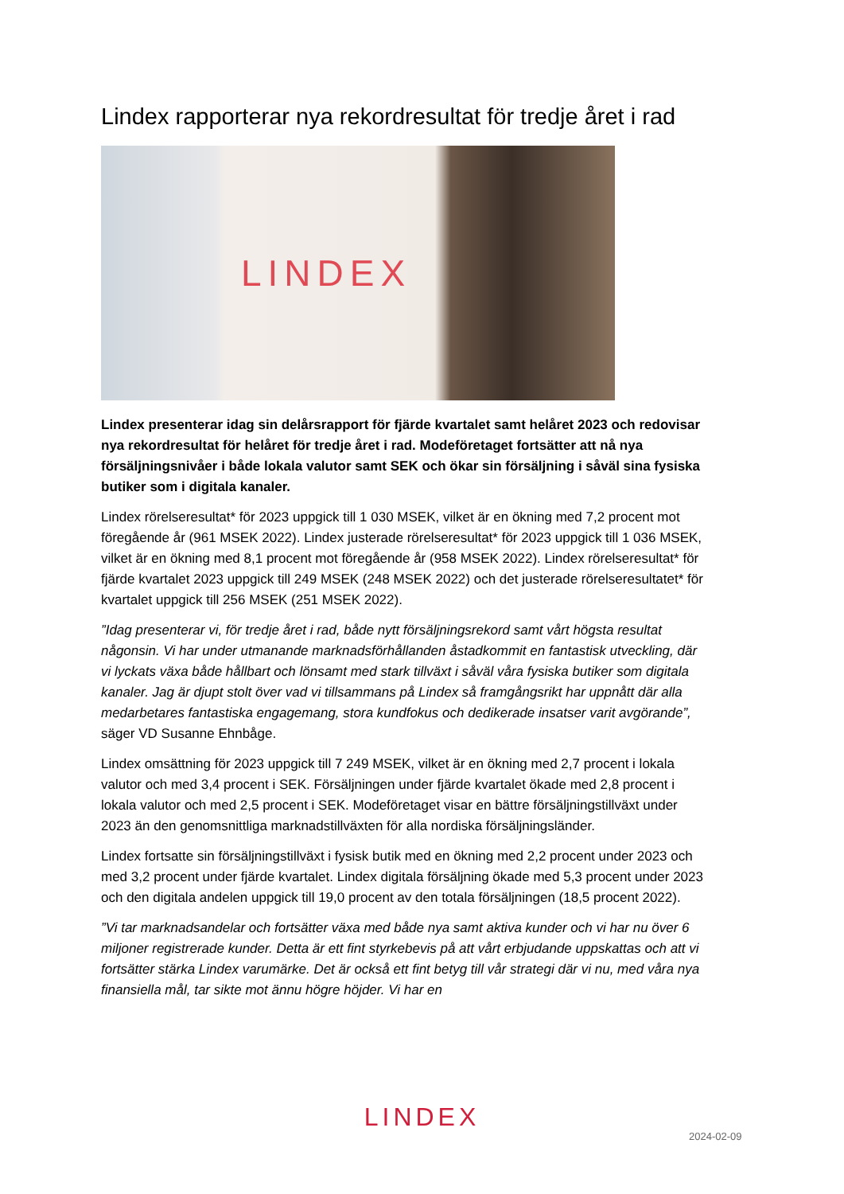Lindex rapporterar nya rekordresultat för tredje året i rad
LINDEX
Lindex presenterar idag sin delårsrapport för fjärde kvartalet samt helåret 2023 och redovisar nya rekordresultat för helåret för tredje året i rad. Modeföretaget fortsätter att nå nya försäljningsnivåer i både lokala valutor samt SEK och ökar sin försäljning i såväl sina fysiska butiker som i digitala kanaler.
Lindex rörelseresultat* för 2023 uppgick till 1 030 MSEK, vilket är en ökning med 7,2 procent mot föregående år (961 MSEK 2022). Lindex justerade rörelseresultat* för 2023 uppgick till 1 036 MSEK, vilket är en ökning med 8,1 procent mot föregående år (958 MSEK 2022). Lindex rörelseresultat* för fjärde kvartalet 2023 uppgick till 249 MSEK (248 MSEK 2022) och det justerade rörelseresultatet* för kvartalet uppgick till 256 MSEK (251 MSEK 2022).
”Idag presenterar vi, för tredje året i rad, både nytt försäljningsrekord samt vårt högsta resultat någonsin. Vi har under utmanande marknadsförhållanden åstadkommit en fantastisk utveckling, där vi lyckats växa både hållbart och lönsamt med stark tillväxt i såväl våra fysiska butiker som digitala kanaler. Jag är djupt stolt över vad vi tillsammans på Lindex så framgångsrikt har uppnått där alla medarbetares fantastiska engagemang, stora kundfokus och dedikerade insatser varit avgörande”, säger VD Susanne Ehnbåge.
Lindex omsättning för 2023 uppgick till 7 249 MSEK, vilket är en ökning med 2,7 procent i lokala valutor och med 3,4 procent i SEK. Försäljningen under fjärde kvartalet ökade med 2,8 procent i lokala valutor och med 2,5 procent i SEK. Modeföretaget visar en bättre försäljningstillväxt under 2023 än den genomsnittliga marknadstillväxten för alla nordiska försäljningsländer.
Lindex fortsatte sin försäljningstillväxt i fysisk butik med en ökning med 2,2 procent under 2023 och med 3,2 procent under fjärde kvartalet. Lindex digitala försäljning ökade med 5,3 procent under 2023 och den digitala andelen uppgick till 19,0 procent av den totala försäljningen (18,5 procent 2022).
”Vi tar marknadsandelar och fortsätter växa med både nya samt aktiva kunder och vi har nu över 6 miljoner registrerade kunder. Detta är ett fint styrkebevis på att vårt erbjudande uppskattas och att vi fortsätter stärka Lindex varumärke. Det är också ett fint betyg till vår strategi där vi nu, med våra nya finansiella mål, tar sikte mot ännu högre höjder. Vi har en
LINDEX
2024-02-09